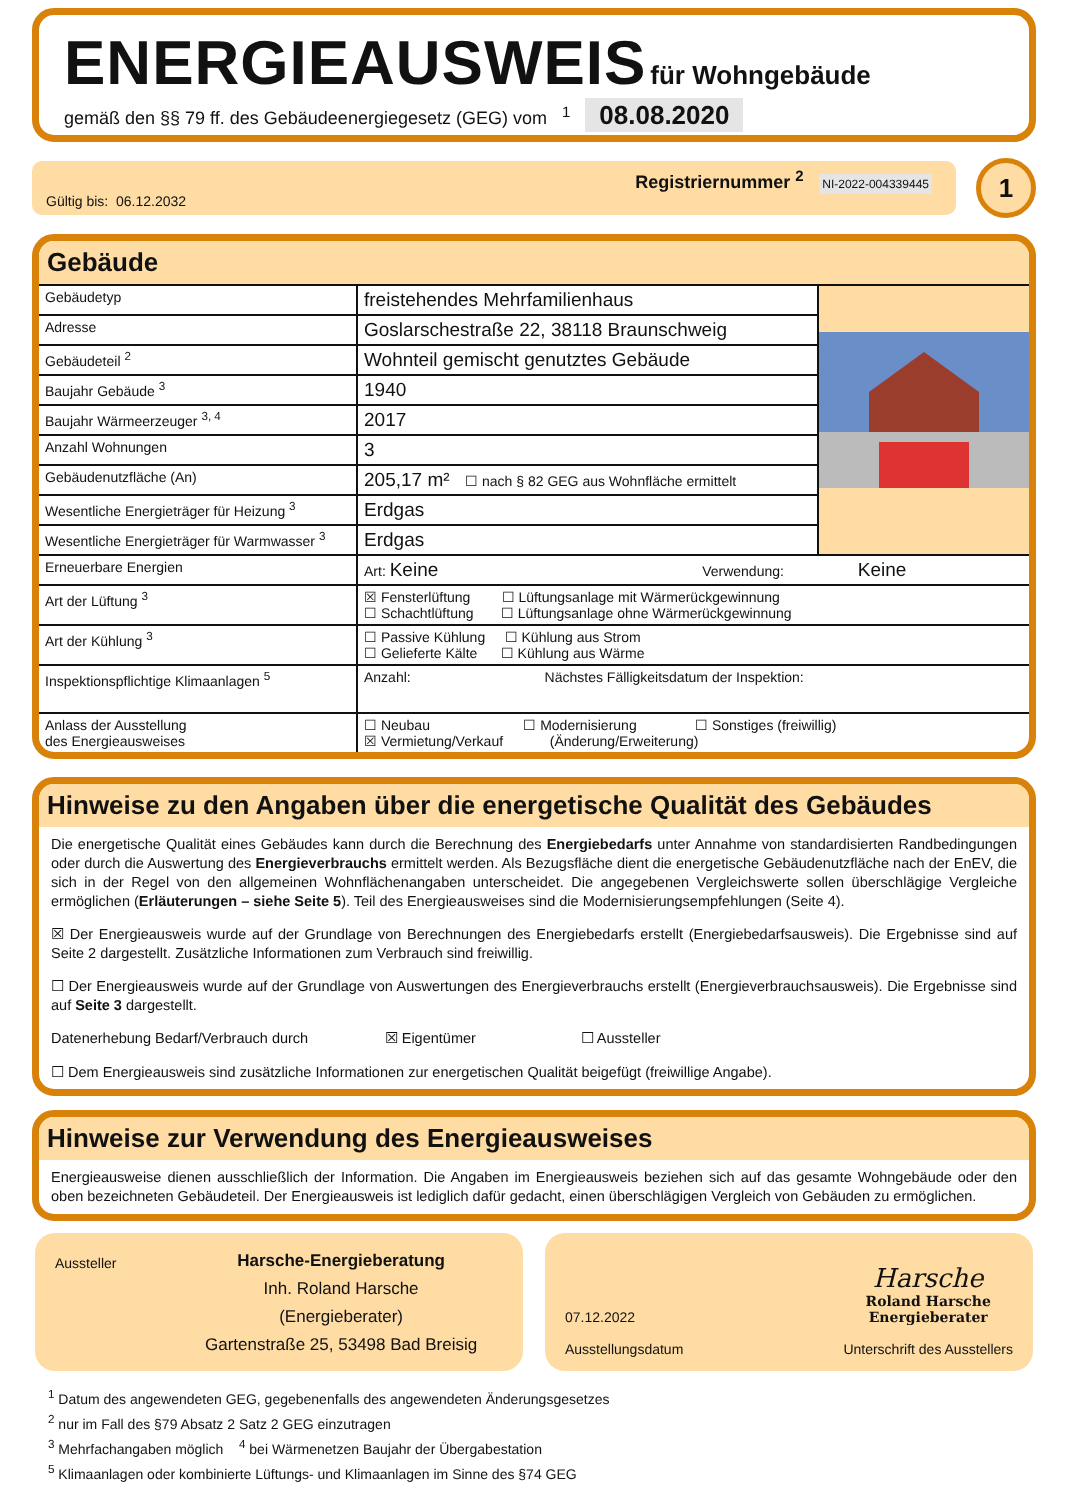ENERGIEAUSWEIS
für Wohngebäude
gemäß den §§ 79 ff. des Gebäudeenergiegesetz (GEG) vom <sup>1</sup> 08.08.2020
Registriernummer <sup>2</sup> NI-2022-004339445
Gültig bis: 06.12.2032
1
Gebäude
| Gebäudetyp | freistehendes Mehrfamilienhaus | |
| Adresse | Goslarschestraße 22, 38118 Braunschweig | |
| Gebäudeteil <sup>2</sup> | Wohnteil gemischt genutztes Gebäude | |
| Baujahr Gebäude <sup>3</sup> | 1940 | |
| Baujahr Wärmeerzeuger <sup>3, 4</sup> | 2017 | |
| Anzahl Wohnungen | 3 | |
| Gebäudenutzfläche (An) | 205,17 m² ☐ nach § 82 GEG aus Wohnfläche ermittelt | |
| Wesentliche Energieträger für Heizung <sup>3</sup> | Erdgas | |
| Wesentliche Energieträger für Warmwasser <sup>3</sup> | Erdgas | |
| Erneuerbare Energien | Art: Keine Verwendung: Keine | |
| Art der Lüftung <sup>3</sup> | ☒ Fensterlüftung ☐ Lüftungsanlage mit Wärmerückgewinnung ☐ Schachtlüftung ☐ Lüftungsanlage ohne Wärmerückgewinnung | |
| Art der Kühlung <sup>3</sup> | ☐ Passive Kühlung ☐ Kühlung aus Strom ☐ Gelieferte Kälte ☐ Kühlung aus Wärme | |
| Inspektionspflichtige Klimaanlagen <sup>5</sup> | Anzahl: Nächstes Fälligkeitsdatum der Inspektion: | |
| Anlass der Ausstellung des Energieausweises | ☐ Neubau ☐ Modernisierung ☐ Sonstiges (freiwillig) ☒ Vermietung/Verkauf (Änderung/Erweiterung) | |
Hinweise zu den Angaben über die energetische Qualität des Gebäudes
Die energetische Qualität eines Gebäudes kann durch die Berechnung des Energiebedarfs unter Annahme von standardisierten Randbedingungen oder durch die Auswertung des Energieverbrauchs ermittelt werden. Als Bezugsfläche dient die energetische Gebäudenutzfläche nach der EnEV, die sich in der Regel von den allgemeinen Wohnflächenangaben unterscheidet. Die angegebenen Vergleichswerte sollen überschlägige Vergleiche ermöglichen (Erläuterungen – siehe Seite 5). Teil des Energieausweises sind die Modernisierungsempfehlungen (Seite 4).
☒ Der Energieausweis wurde auf der Grundlage von Berechnungen des Energiebedarfs erstellt (Energiebedarfsausweis). Die Ergebnisse sind auf Seite 2 dargestellt. Zusätzliche Informationen zum Verbrauch sind freiwillig.
☐ Der Energieausweis wurde auf der Grundlage von Auswertungen des Energieverbrauchs erstellt (Energieverbrauchsausweis). Die Ergebnisse sind auf Seite 3 dargestellt.
Datenerhebung Bedarf/Verbrauch durch ☒ Eigentümer ☐ Aussteller
☐ Dem Energieausweis sind zusätzliche Informationen zur energetischen Qualität beigefügt (freiwillige Angabe).
Hinweise zur Verwendung des Energieausweises
Energieausweise dienen ausschließlich der Information. Die Angaben im Energieausweis beziehen sich auf das gesamte Wohngebäude oder den oben bezeichneten Gebäudeteil. Der Energieausweis ist lediglich dafür gedacht, einen überschlägigen Vergleich von Gebäuden zu ermöglichen.
Aussteller
Harsche-Energieberatung
Inh. Roland Harsche
(Energieberater)
Gartenstraße 25, 53498 Bad Breisig
07.12.2022
Ausstellungsdatum
Harsche
Roland Harsche
Energieberater
Unterschrift des Ausstellers
<sup>1</sup> Datum des angewendeten GEG, gegebenenfalls des angewendeten Änderungsgesetzes
<sup>2</sup> nur im Fall des §79 Absatz 2 Satz 2 GEG einzutragen
<sup>3</sup> Mehrfachangaben möglich <sup>4</sup> bei Wärmenetzen Baujahr der Übergabestation
<sup>5</sup> Klimaanlagen oder kombinierte Lüftungs- und Klimaanlagen im Sinne des §74 GEG